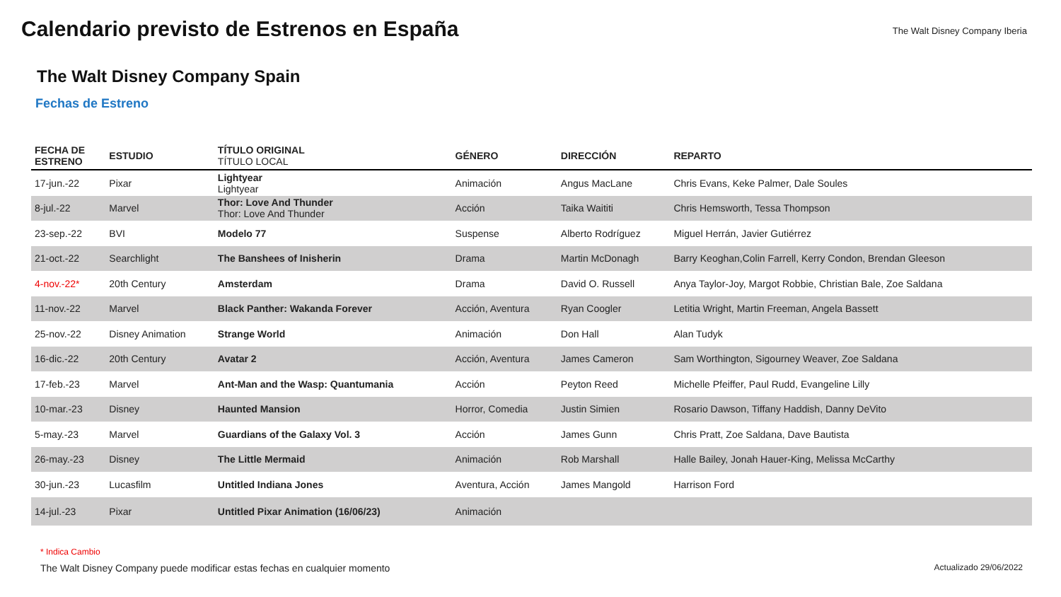Calendario previsto de Estrenos en España
The Walt Disney Company Iberia
The Walt Disney Company Spain
Fechas de Estreno
| FECHA DE ESTRENO | ESTUDIO | TÍTULO ORIGINAL TÍTULO LOCAL | GÉNERO | DIRECCIÓN | REPARTO |
| --- | --- | --- | --- | --- | --- |
| 17-jun.-22 | Pixar | Lightyear Lightyear | Animación | Angus MacLane | Chris Evans, Keke Palmer, Dale Soules |
| 8-jul.-22 | Marvel | Thor: Love And Thunder Thor: Love And Thunder | Acción | Taika Waititi | Chris Hemsworth, Tessa Thompson |
| 23-sep.-22 | BVI | Modelo 77 | Suspense | Alberto Rodríguez | Miguel Herrán, Javier Gutiérrez |
| 21-oct.-22 | Searchlight | The Banshees of Inisherin | Drama | Martin McDonagh | Barry Keoghan,Colin Farrell, Kerry Condon, Brendan Gleeson |
| 4-nov.-22* | 20th Century | Amsterdam | Drama | David O. Russell | Anya Taylor-Joy, Margot Robbie, Christian Bale, Zoe Saldana |
| 11-nov.-22 | Marvel | Black Panther: Wakanda Forever | Acción, Aventura | Ryan Coogler | Letitia Wright, Martin Freeman, Angela Bassett |
| 25-nov.-22 | Disney Animation | Strange World | Animación | Don Hall | Alan Tudyk |
| 16-dic.-22 | 20th Century | Avatar 2 | Acción, Aventura | James Cameron | Sam Worthington, Sigourney Weaver, Zoe Saldana |
| 17-feb.-23 | Marvel | Ant-Man and the Wasp: Quantumania | Acción | Peyton Reed | Michelle Pfeiffer, Paul Rudd, Evangeline Lilly |
| 10-mar.-23 | Disney | Haunted Mansion | Horror, Comedia | Justin Simien | Rosario Dawson, Tiffany Haddish, Danny DeVito |
| 5-may.-23 | Marvel | Guardians of the Galaxy Vol. 3 | Acción | James Gunn | Chris Pratt, Zoe Saldana, Dave Bautista |
| 26-may.-23 | Disney | The Little Mermaid | Animación | Rob Marshall | Halle Bailey, Jonah Hauer-King, Melissa McCarthy |
| 30-jun.-23 | Lucasfilm | Untitled Indiana Jones | Aventura, Acción | James Mangold | Harrison Ford |
| 14-jul.-23 | Pixar | Untitled Pixar Animation (16/06/23) | Animación | | |
* Indica Cambio
The Walt Disney Company puede modificar estas fechas en cualquier momento Actualizado 29/06/2022